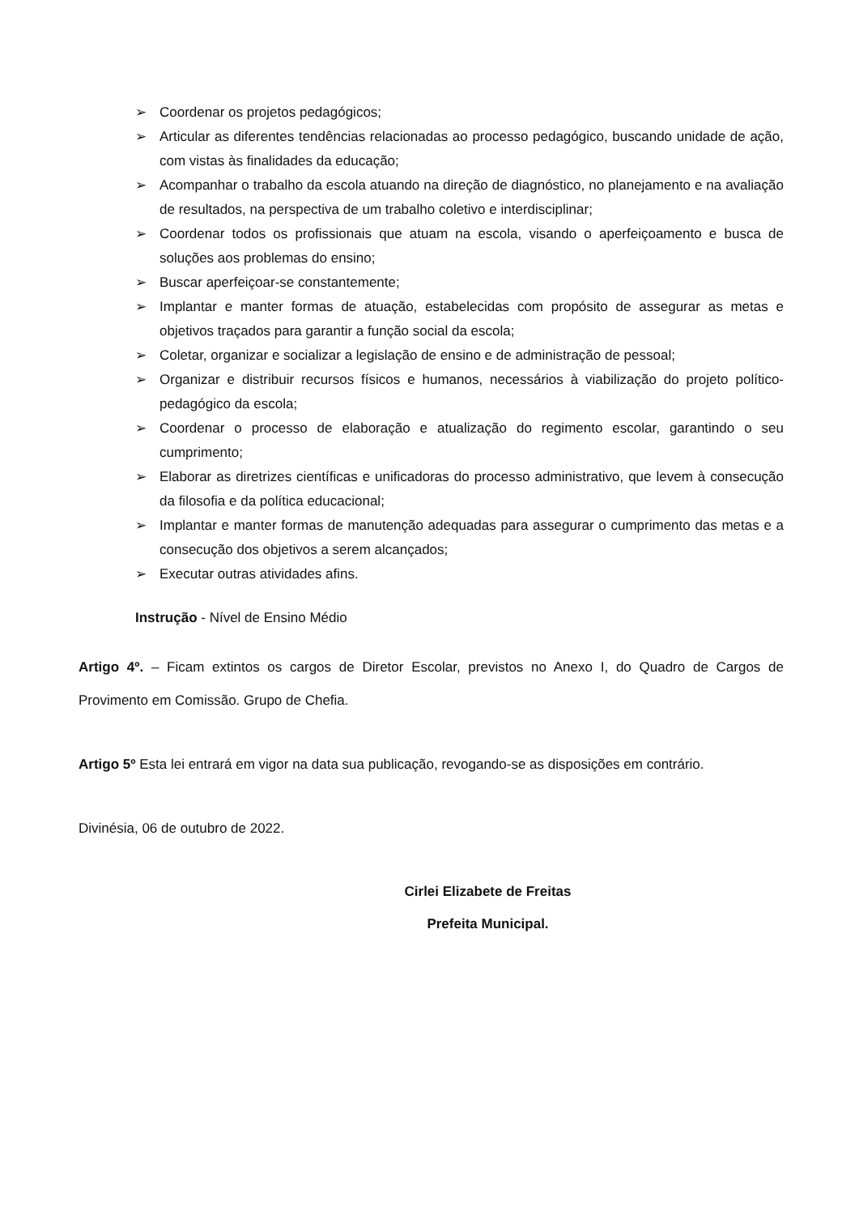➢ Coordenar os projetos pedagógicos;
➢ Articular as diferentes tendências relacionadas ao processo pedagógico, buscando unidade de ação, com vistas às finalidades da educação;
➢ Acompanhar o trabalho da escola atuando na direção de diagnóstico, no planejamento e na avaliação de resultados, na perspectiva de um trabalho coletivo e interdisciplinar;
➢ Coordenar todos os profissionais que atuam na escola, visando o aperfeiçoamento e busca de soluções aos problemas do ensino;
➢ Buscar aperfeiçoar-se constantemente;
➢ Implantar e manter formas de atuação, estabelecidas com propósito de assegurar as metas e objetivos traçados para garantir a função social da escola;
➢ Coletar, organizar e socializar a legislação de ensino e de administração de pessoal;
➢ Organizar e distribuir recursos físicos e humanos, necessários à viabilização do projeto político-pedagógico da escola;
➢ Coordenar o processo de elaboração e atualização do regimento escolar, garantindo o seu cumprimento;
➢ Elaborar as diretrizes científicas e unificadoras do processo administrativo, que levem à consecução da filosofia e da política educacional;
➢ Implantar e manter formas de manutenção adequadas para assegurar o cumprimento das metas e a consecução dos objetivos a serem alcançados;
➢ Executar outras atividades afins.
Instrução - Nível de Ensino Médio
Artigo 4º. – Ficam extintos os cargos de Diretor Escolar, previstos no Anexo I, do Quadro de Cargos de Provimento em Comissão. Grupo de Chefia.
Artigo 5º Esta lei entrará em vigor na data sua publicação, revogando-se as disposições em contrário.
Divinésia, 06 de outubro de 2022.
Cirlei Elizabete de Freitas
Prefeita Municipal.